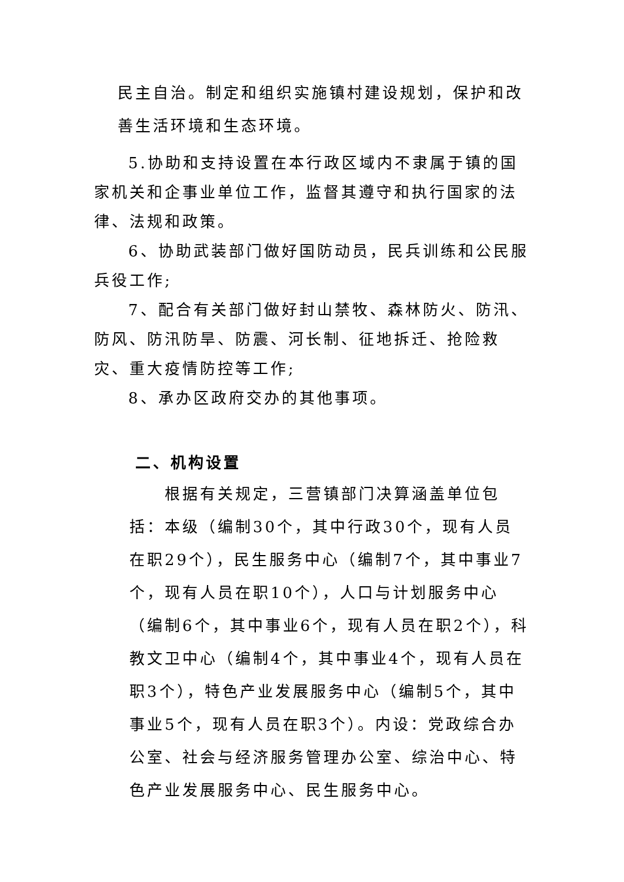民主自治。制定和组织实施镇村建设规划，保护和改善生活环境和生态环境。
5.协助和支持设置在本行政区域内不隶属于镇的国家机关和企事业单位工作，监督其遵守和执行国家的法律、法规和政策。
6、协助武装部门做好国防动员，民兵训练和公民服兵役工作;
7、配合有关部门做好封山禁牧、森林防火、防汛、防风、防汛防旱、防震、河长制、征地拆迁、抢险救灾、重大疫情防控等工作;
8、承办区政府交办的其他事项。
二、机构设置
根据有关规定，三营镇部门决算涵盖单位包括：本级（编制30个，其中行政30个，现有人员在职29个），民生服务中心（编制7个，其中事业7个，现有人员在职10个），人口与计划服务中心（编制6个，其中事业6个，现有人员在职2个），科教文卫中心（编制4个，其中事业4个，现有人员在职3个），特色产业发展服务中心（编制5个，其中事业5个，现有人员在职3个）。内设：党政综合办公室、社会与经济服务管理办公室、综治中心、特色产业发展服务中心、民生服务中心。